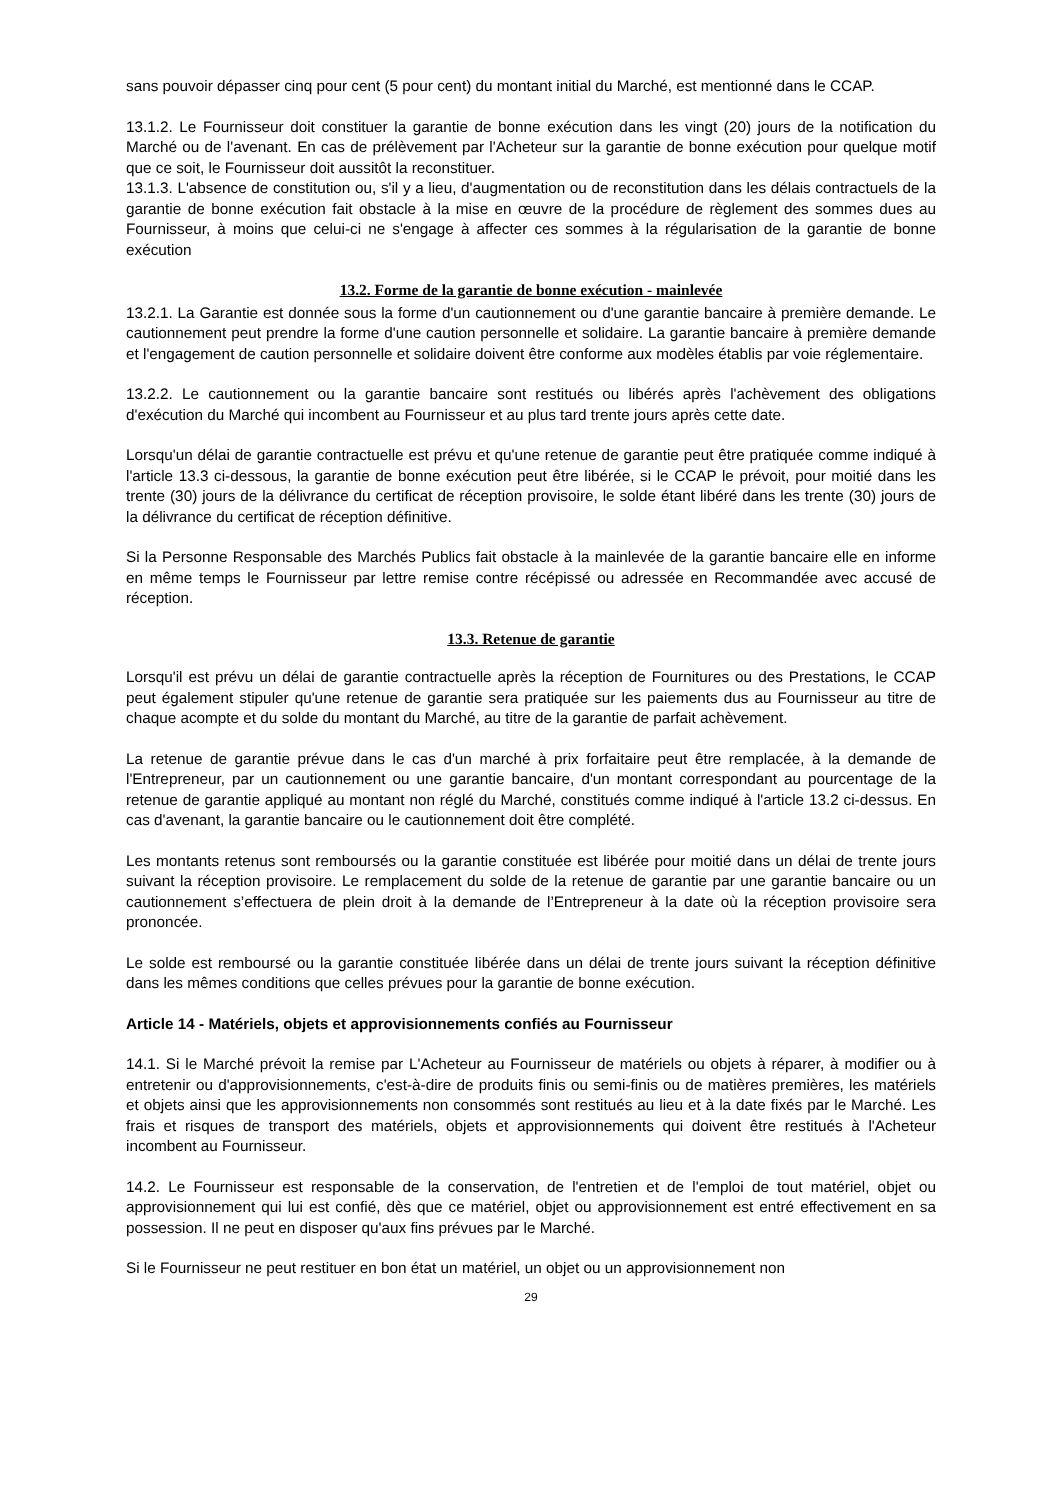sans pouvoir dépasser cinq pour cent (5 pour cent) du montant initial du Marché, est mentionné dans le CCAP.
13.1.2. Le Fournisseur doit constituer la garantie de bonne exécution dans les vingt (20) jours de la notification du Marché ou de l'avenant. En cas de prélèvement par l'Acheteur sur la garantie de bonne exécution pour quelque motif que ce soit, le Fournisseur doit aussitôt la reconstituer.
13.1.3. L'absence de constitution ou, s'il y a lieu, d'augmentation ou de reconstitution dans les délais contractuels de la garantie de bonne exécution fait obstacle à la mise en œuvre de la procédure de règlement des sommes dues au Fournisseur, à moins que celui-ci ne s'engage à affecter ces sommes à la régularisation de la garantie de bonne exécution
13.2. Forme de la garantie de bonne exécution - mainlevée
13.2.1. La Garantie est donnée sous la forme d'un cautionnement ou d'une garantie bancaire à première demande. Le cautionnement peut prendre la forme d'une caution personnelle et solidaire. La garantie bancaire à première demande et l'engagement de caution personnelle et solidaire doivent être conforme aux modèles établis par voie réglementaire.
13.2.2. Le cautionnement ou la garantie bancaire sont restitués ou libérés après l'achèvement des obligations d'exécution du Marché qui incombent au Fournisseur et au plus tard trente jours après cette date.
Lorsqu'un délai de garantie contractuelle est prévu et qu'une retenue de garantie peut être pratiquée comme indiqué à l'article 13.3 ci-dessous, la garantie de bonne exécution peut être libérée, si le CCAP le prévoit, pour moitié dans les trente (30) jours de la délivrance du certificat de réception provisoire, le solde étant libéré dans les trente (30) jours de la délivrance du certificat de réception définitive.
Si la Personne Responsable des Marchés Publics fait obstacle à la mainlevée de la garantie bancaire elle en informe en même temps le Fournisseur par lettre remise contre récépissé ou adressée en Recommandée avec accusé de réception.
13.3. Retenue de garantie
Lorsqu'il est prévu un délai de garantie contractuelle après la réception de Fournitures ou des Prestations, le CCAP peut également stipuler qu'une retenue de garantie sera pratiquée sur les paiements dus au Fournisseur au titre de chaque acompte et du solde du montant du Marché, au titre de la garantie de parfait achèvement.
La retenue de garantie prévue dans le cas d'un marché à prix forfaitaire peut être remplacée, à la demande de l'Entrepreneur, par un cautionnement ou une garantie bancaire, d'un montant correspondant au pourcentage de la retenue de garantie appliqué au montant non réglé du Marché, constitués comme indiqué à l'article 13.2 ci-dessus. En cas d'avenant, la garantie bancaire ou le cautionnement doit être complété.
Les montants retenus sont remboursés ou la garantie constituée est libérée pour moitié dans un délai de trente jours suivant la réception provisoire. Le remplacement du solde de la retenue de garantie par une garantie bancaire ou un cautionnement s’effectuera de plein droit à la demande de l’Entrepreneur à la date où la réception provisoire sera prononcée.
Le solde est remboursé ou la garantie constituée libérée dans un délai de trente jours suivant la réception définitive dans les mêmes conditions que celles prévues pour la garantie de bonne exécution.
Article 14 - Matériels, objets et approvisionnements confiés au Fournisseur
14.1. Si le Marché prévoit la remise par L'Acheteur au Fournisseur de matériels ou objets à réparer, à modifier ou à entretenir ou d'approvisionnements, c'est-à-dire de produits finis ou semi-finis ou de matières premières, les matériels et objets ainsi que les approvisionnements non consommés sont restitués au lieu et à la date fixés par le Marché. Les frais et risques de transport des matériels, objets et approvisionnements qui doivent être restitués à l'Acheteur incombent au Fournisseur.
14.2. Le Fournisseur est responsable de la conservation, de l'entretien et de l'emploi de tout matériel, objet ou approvisionnement qui lui est confié, dès que ce matériel, objet ou approvisionnement est entré effectivement en sa possession. Il ne peut en disposer qu'aux fins prévues par le Marché.
Si le Fournisseur ne peut restituer en bon état un matériel, un objet ou un approvisionnement non
29